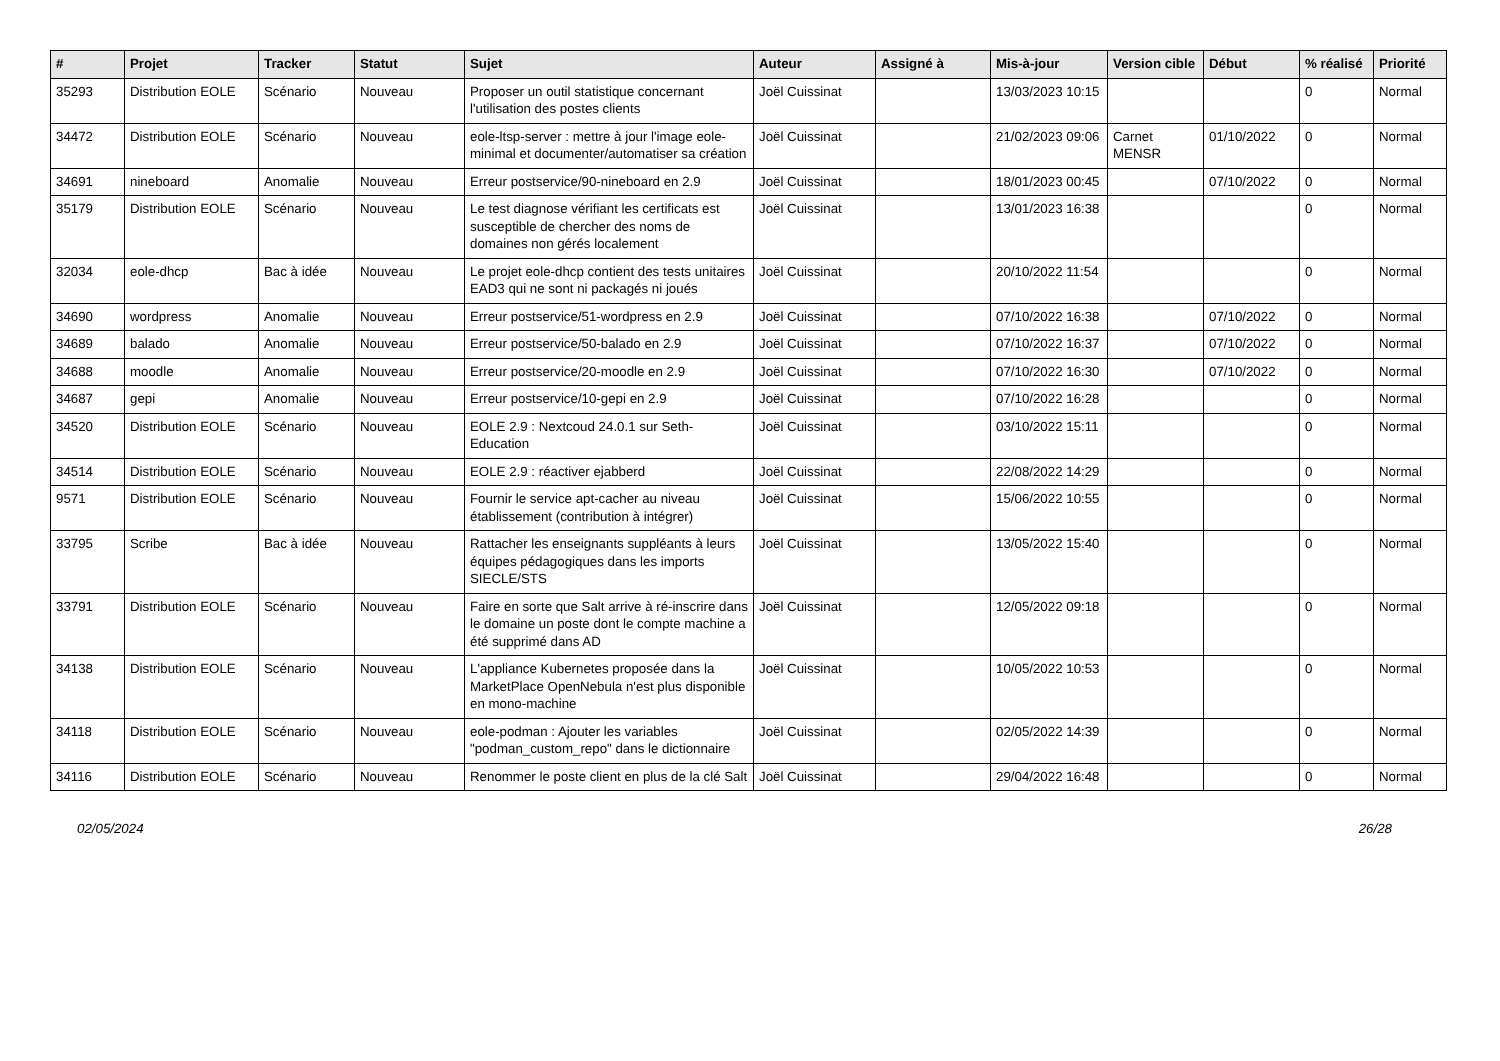| # | Projet | Tracker | Statut | Sujet | Auteur | Assigné à | Mis-à-jour | Version cible | Début | % réalisé | Priorité |
| --- | --- | --- | --- | --- | --- | --- | --- | --- | --- | --- | --- |
| 35293 | Distribution EOLE | Scénario | Nouveau | Proposer un outil statistique concernant l'utilisation des postes clients | Joël Cuissinat | | 13/03/2023 10:15 | | | 0 | Normal |
| 34472 | Distribution EOLE | Scénario | Nouveau | eole-ltsp-server : mettre à jour l'image eole-minimal et documenter/automatiser sa création | Joël Cuissinat | | 21/02/2023 09:06 | Carnet MENSR | 01/10/2022 | 0 | Normal |
| 34691 | nineboard | Anomalie | Nouveau | Erreur postservice/90-nineboard en 2.9 | Joël Cuissinat | | 18/01/2023 00:45 | | 07/10/2022 | 0 | Normal |
| 35179 | Distribution EOLE | Scénario | Nouveau | Le test diagnose vérifiant les certificats est susceptible de chercher des noms de domaines non gérés localement | Joël Cuissinat | | 13/01/2023 16:38 | | | 0 | Normal |
| 32034 | eole-dhcp | Bac à idée | Nouveau | Le projet eole-dhcp contient des tests unitaires EAD3 qui ne sont ni packagés ni joués | Joël Cuissinat | | 20/10/2022 11:54 | | | 0 | Normal |
| 34690 | wordpress | Anomalie | Nouveau | Erreur postservice/51-wordpress en 2.9 | Joël Cuissinat | | 07/10/2022 16:38 | | 07/10/2022 | 0 | Normal |
| 34689 | balado | Anomalie | Nouveau | Erreur postservice/50-balado en 2.9 | Joël Cuissinat | | 07/10/2022 16:37 | | 07/10/2022 | 0 | Normal |
| 34688 | moodle | Anomalie | Nouveau | Erreur postservice/20-moodle en 2.9 | Joël Cuissinat | | 07/10/2022 16:30 | | 07/10/2022 | 0 | Normal |
| 34687 | gepi | Anomalie | Nouveau | Erreur postservice/10-gepi en 2.9 | Joël Cuissinat | | 07/10/2022 16:28 | | | 0 | Normal |
| 34520 | Distribution EOLE | Scénario | Nouveau | EOLE 2.9 : Nextcoud 24.0.1 sur Seth-Education | Joël Cuissinat | | 03/10/2022 15:11 | | | 0 | Normal |
| 34514 | Distribution EOLE | Scénario | Nouveau | EOLE 2.9 : réactiver ejabberd | Joël Cuissinat | | 22/08/2022 14:29 | | | 0 | Normal |
| 9571 | Distribution EOLE | Scénario | Nouveau | Fournir le service apt-cacher au niveau établissement (contribution à intégrer) | Joël Cuissinat | | 15/06/2022 10:55 | | | 0 | Normal |
| 33795 | Scribe | Bac à idée | Nouveau | Rattacher les enseignants suppléants à leurs équipes pédagogiques dans les imports SIECLE/STS | Joël Cuissinat | | 13/05/2022 15:40 | | | 0 | Normal |
| 33791 | Distribution EOLE | Scénario | Nouveau | Faire en sorte que Salt arrive à ré-inscrire dans le domaine un poste dont le compte machine a été supprimé dans AD | Joël Cuissinat | | 12/05/2022 09:18 | | | 0 | Normal |
| 34138 | Distribution EOLE | Scénario | Nouveau | L'appliance Kubernetes proposée dans la MarketPlace OpenNebula n'est plus disponible en mono-machine | Joël Cuissinat | | 10/05/2022 10:53 | | | 0 | Normal |
| 34118 | Distribution EOLE | Scénario | Nouveau | eole-podman : Ajouter les variables "podman_custom_repo" dans le dictionnaire | Joël Cuissinat | | 02/05/2022 14:39 | | | 0 | Normal |
| 34116 | Distribution EOLE | Scénario | Nouveau | Renommer le poste client en plus de la clé Salt | Joël Cuissinat | | 29/04/2022 16:48 | | | 0 | Normal |
02/05/2024 26/28